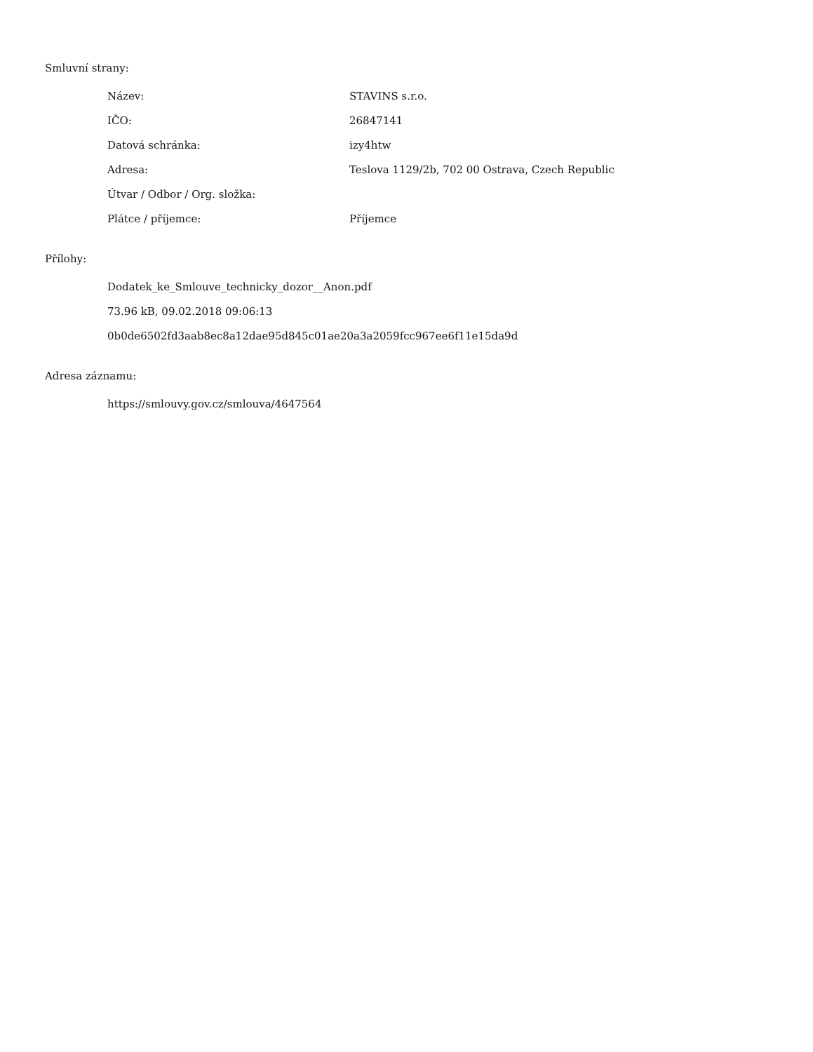Smluvní strany:
| Název: | STAVINS s.r.o. |
| IČO: | 26847141 |
| Datová schránka: | izy4htw |
| Adresa: | Teslova 1129/2b, 702 00 Ostrava, Czech Republic |
| Útvar / Odbor / Org. složka: | |
| Plátce / příjemce: | Příjemce |
Přílohy:
Dodatek_ke_Smlouve_technicky_dozor__Anon.pdf
73.96 kB, 09.02.2018 09:06:13
0b0de6502fd3aab8ec8a12dae95d845c01ae20a3a2059fcc967ee6f11e15da9d
Adresa záznamu:
https://smlouvy.gov.cz/smlouva/4647564